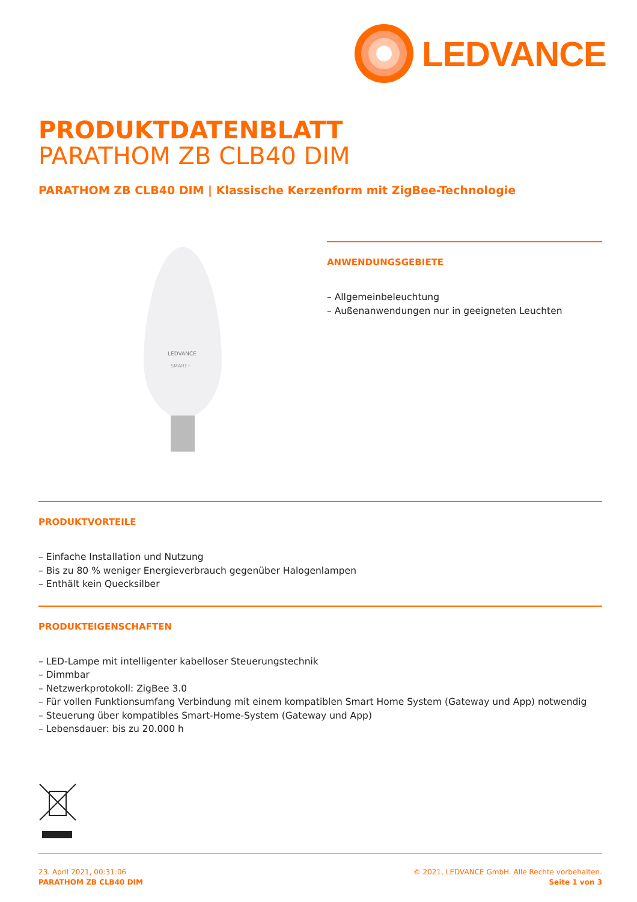LEDVANCE
PRODUKTDATENBLATT
PARATHOM ZB CLB40 DIM
PARATHOM ZB CLB40 DIM | Klassische Kerzenform mit ZigBee-Technologie
LEDVANCE
SMART+
ANWENDUNGSGEBIETE
– Allgemeinbeleuchtung
– Außenanwendungen nur in geeigneten Leuchten
PRODUKTVORTEILE
– Einfache Installation und Nutzung
– Bis zu 80 % weniger Energieverbrauch gegenüber Halogenlampen
– Enthält kein Quecksilber
PRODUKTEIGENSCHAFTEN
– LED-Lampe mit intelligenter kabelloser Steuerungstechnik
– Dimmbar
– Netzwerkprotokoll: ZigBee 3.0
– Für vollen Funktionsumfang Verbindung mit einem kompatiblen Smart Home System (Gateway und App) notwendig
– Steuerung über kompatibles Smart-Home-System (Gateway und App)
– Lebensdauer: bis zu 20.000 h
23. April 2021, 00:31:06
PARATHOM ZB CLB40 DIM
© 2021, LEDVANCE GmbH. Alle Rechte vorbehalten.
Seite 1 von 3